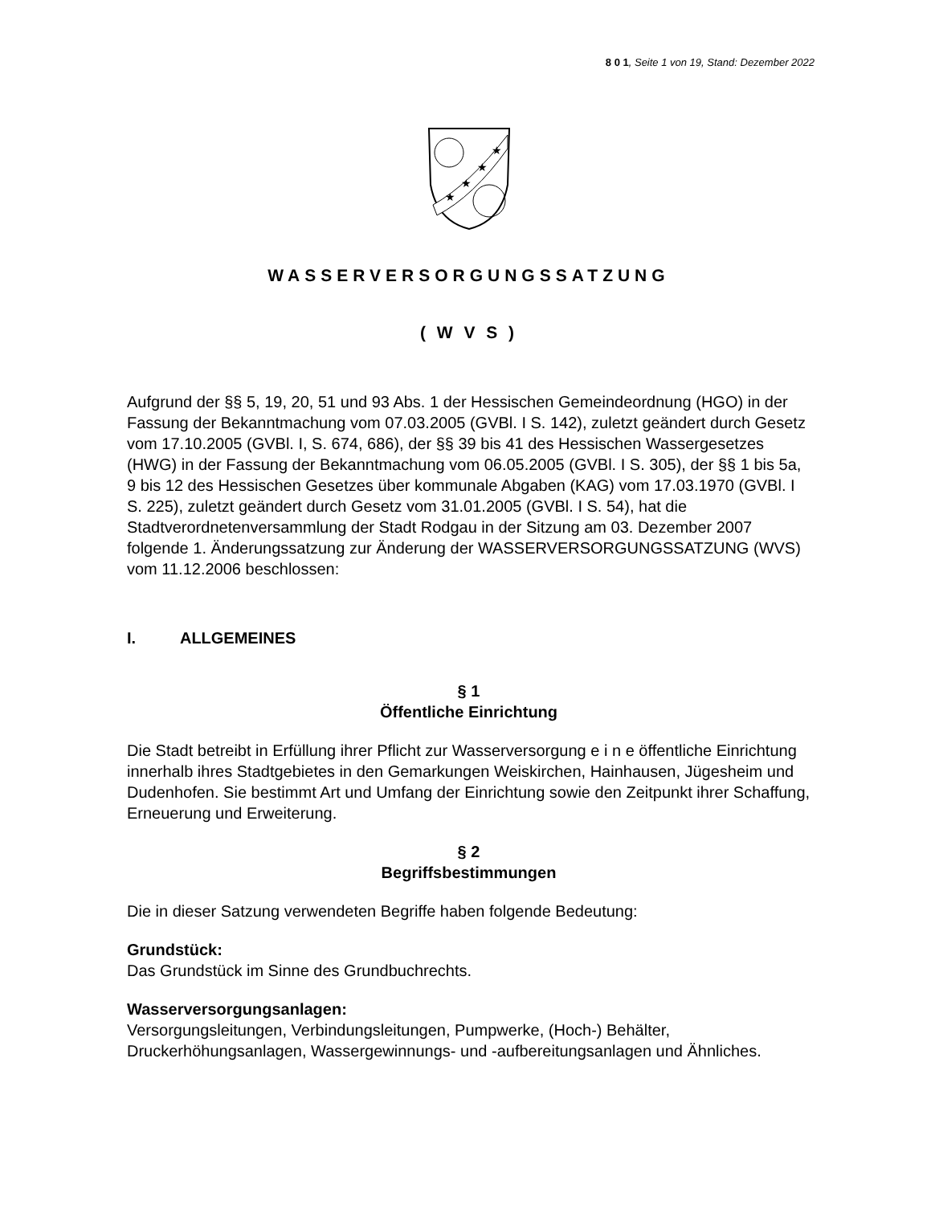8 0 1, Seite 1 von 19, Stand: Dezember 2022
★
★
★
★
WASSERVERSORGUNGSSATZUNG
( W V S )
Aufgrund der §§ 5, 19, 20, 51 und 93 Abs. 1 der Hessischen Gemeindeordnung (HGO) in der Fassung der Bekanntmachung vom 07.03.2005 (GVBl. I S. 142), zuletzt geändert durch Gesetz vom 17.10.2005 (GVBl. I, S. 674, 686), der §§ 39 bis 41 des Hessischen Wassergesetzes (HWG) in der Fassung der Bekanntmachung vom 06.05.2005 (GVBl. I S. 305), der §§ 1 bis 5a, 9 bis 12 des Hessischen Gesetzes über kommunale Abgaben (KAG) vom 17.03.1970 (GVBl. I S. 225), zuletzt geändert durch Gesetz vom 31.01.2005 (GVBl. I S. 54), hat die Stadtverordnetenversammlung der Stadt Rodgau in der Sitzung am 03. Dezember 2007 folgende 1. Änderungssatzung zur Änderung der WASSERVERSORGUNGSSATZUNG (WVS) vom 11.12.2006 beschlossen:
I. ALLGEMEINES
§ 1
Öffentliche Einrichtung
Die Stadt betreibt in Erfüllung ihrer Pflicht zur Wasserversorgung e i n e öffentliche Einrichtung innerhalb ihres Stadtgebietes in den Gemarkungen Weiskirchen, Hainhausen, Jügesheim und Dudenhofen. Sie bestimmt Art und Umfang der Einrichtung sowie den Zeitpunkt ihrer Schaffung, Erneuerung und Erweiterung.
§ 2
Begriffsbestimmungen
Die in dieser Satzung verwendeten Begriffe haben folgende Bedeutung:
Grundstück:
Das Grundstück im Sinne des Grundbuchrechts.
Wasserversorgungsanlagen:
Versorgungsleitungen, Verbindungsleitungen, Pumpwerke, (Hoch-) Behälter, Druckerhöhungsanlagen, Wassergewinnungs- und -aufbereitungsanlagen und Ähnliches.